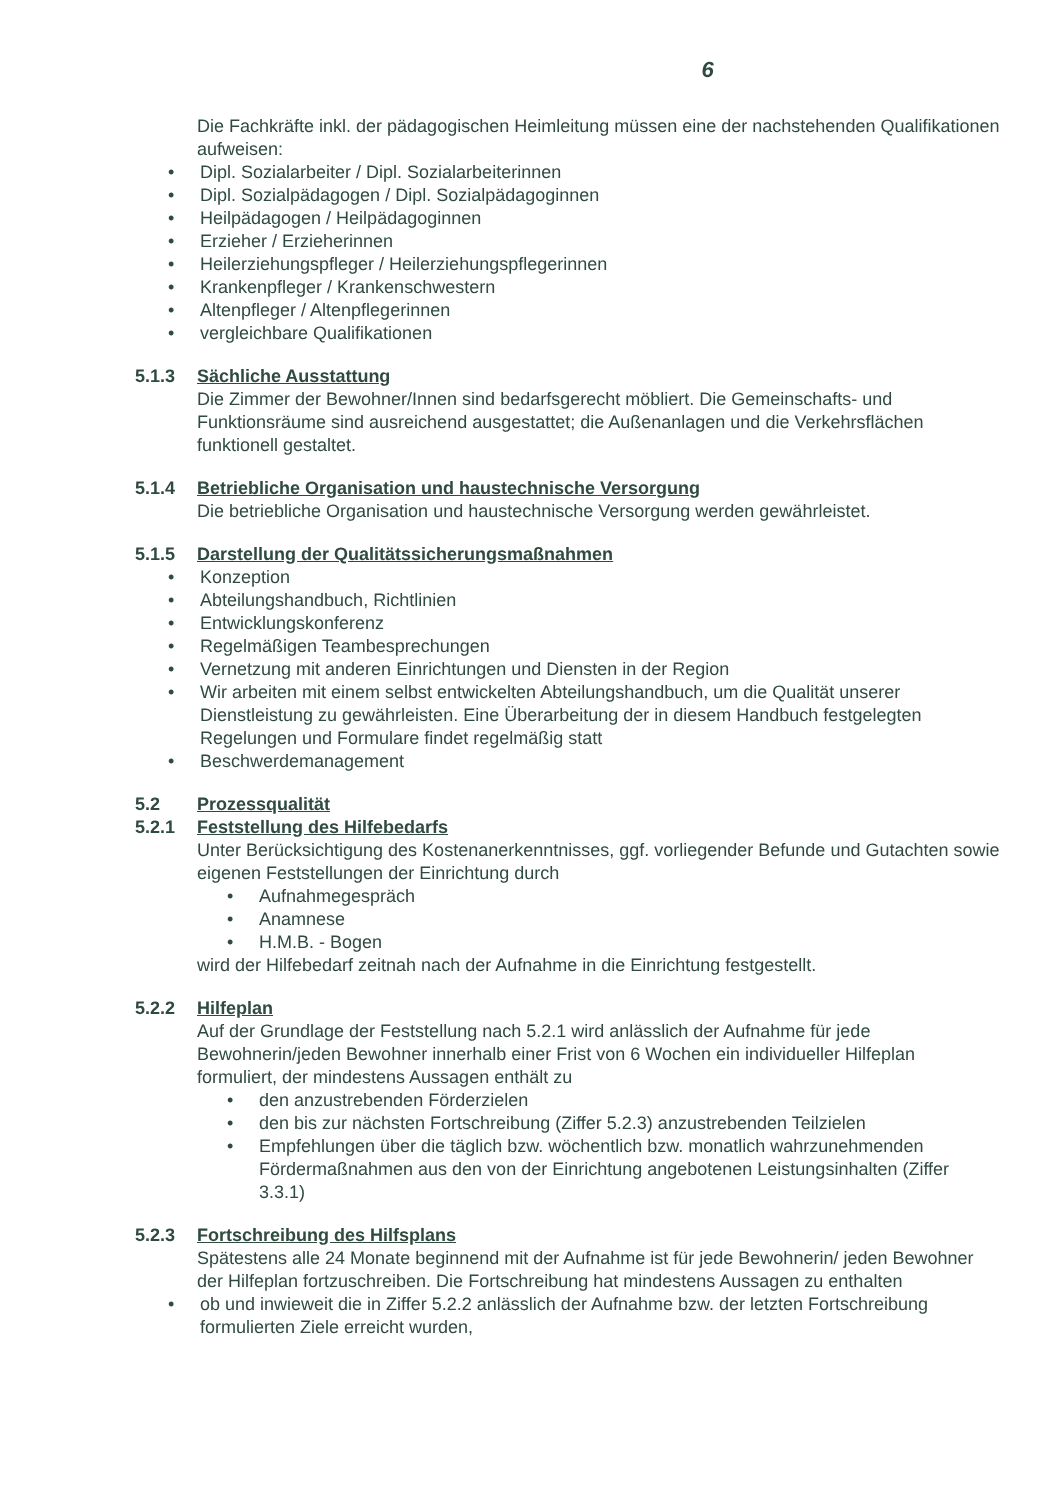6
Die Fachkräfte inkl. der pädagogischen Heimleitung müssen eine der nachstehenden Qualifikationen aufweisen:
• Dipl. Sozialarbeiter / Dipl. Sozialarbeiterinnen
• Dipl. Sozialpädagogen / Dipl. Sozialpädagoginnen
• Heilpädagogen / Heilpädagoginnen
• Erzieher / Erzieherinnen
• Heilerziehungspfleger / Heilerziehungspflegerinnen
• Krankenpfleger / Krankenschwestern
• Altenpfleger / Altenpflegerinnen
• vergleichbare Qualifikationen
5.1.3 Sächliche Ausstattung
Die Zimmer der Bewohner/Innen sind bedarfsgerecht möbliert. Die Gemeinschafts- und Funktionsräume sind ausreichend ausgestattet; die Außenanlagen und die Verkehrsflächen funktionell gestaltet.
5.1.4 Betriebliche Organisation und haustechnische Versorgung
Die betriebliche Organisation und haustechnische Versorgung werden gewährleistet.
5.1.5 Darstellung der Qualitätssicherungsmaßnahmen
• Konzeption
• Abteilungshandbuch, Richtlinien
• Entwicklungskonferenz
• Regelmäßigen Teambesprechungen
• Vernetzung mit anderen Einrichtungen und Diensten in der Region
• Wir arbeiten mit einem selbst entwickelten Abteilungshandbuch, um die Qualität unserer Dienstleistung zu gewährleisten. Eine Überarbeitung der in diesem Handbuch festgelegten Regelungen und Formulare findet regelmäßig statt
• Beschwerdemanagement
5.2 Prozessqualität
5.2.1 Feststellung des Hilfebedarfs
Unter Berücksichtigung des Kostenanerkenntnisses, ggf. vorliegender Befunde und Gutachten sowie eigenen Feststellungen der Einrichtung durch
• Aufnahmegespräch
• Anamnese
• H.M.B. - Bogen
wird der Hilfebedarf zeitnah nach der Aufnahme in die Einrichtung festgestellt.
5.2.2 Hilfeplan
Auf der Grundlage der Feststellung nach 5.2.1 wird anlässlich der Aufnahme für jede Bewohnerin/jeden Bewohner innerhalb einer Frist von 6 Wochen ein individueller Hilfeplan formuliert, der mindestens Aussagen enthält zu
• den anzustrebenden Förderzielen
• den bis zur nächsten Fortschreibung (Ziffer 5.2.3) anzustrebenden Teilzielen
• Empfehlungen über die täglich bzw. wöchentlich bzw. monatlich wahrzunehmenden Fördermaßnahmen aus den von der Einrichtung angebotenen Leistungsinhalten (Ziffer 3.3.1)
5.2.3 Fortschreibung des Hilfsplans
Spätestens alle 24 Monate beginnend mit der Aufnahme ist für jede Bewohnerin/ jeden Bewohner der Hilfeplan fortzuschreiben. Die Fortschreibung hat mindestens Aussagen zu enthalten
• ob und inwieweit die in Ziffer 5.2.2 anlässlich der Aufnahme bzw. der letzten Fortschreibung formulierten Ziele erreicht wurden,